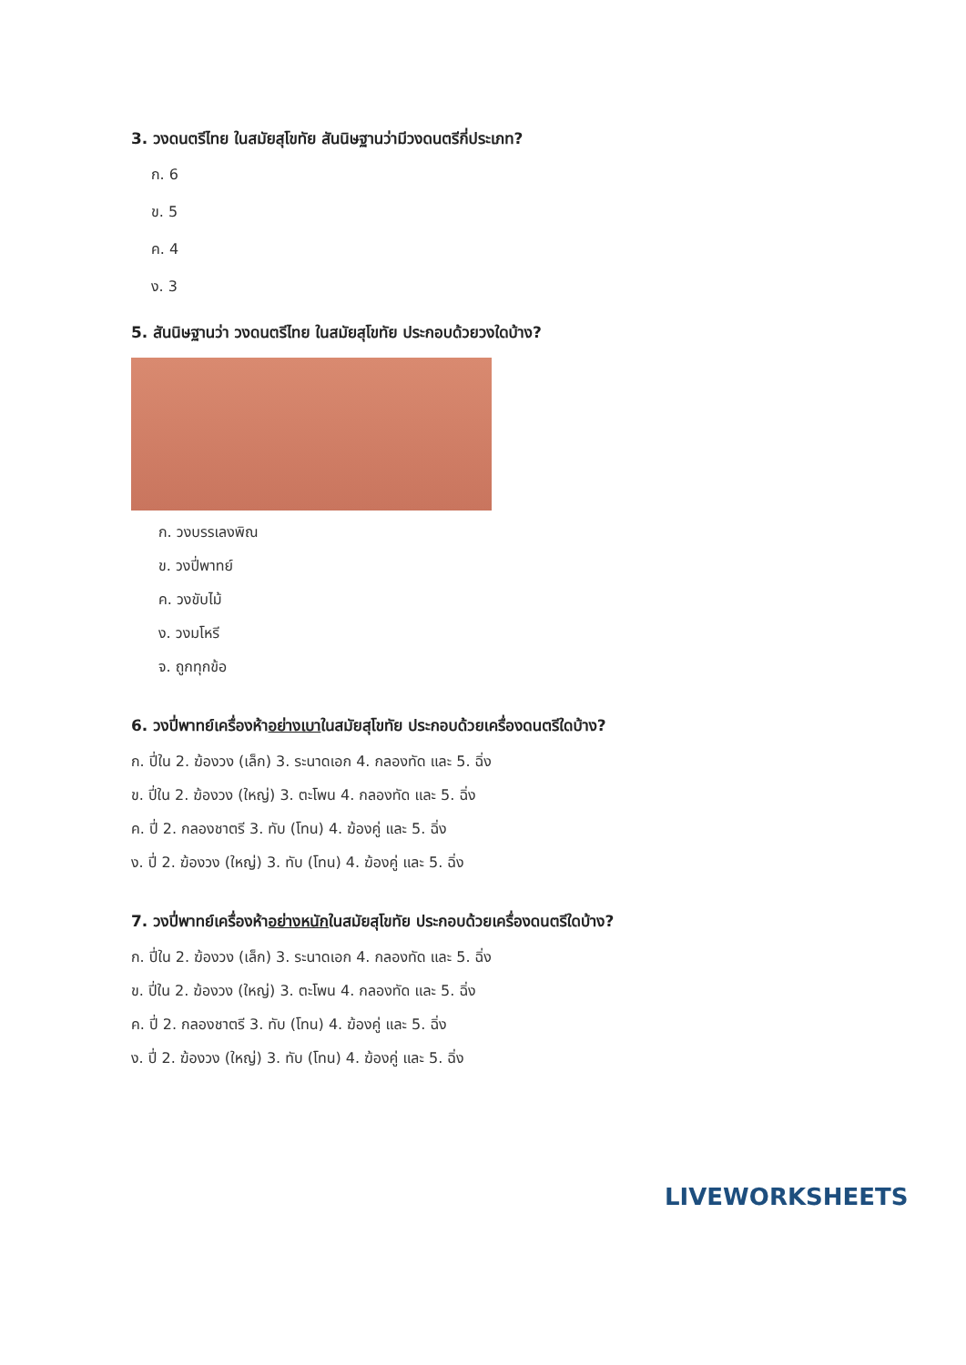3. วงดนตรีไทย ในสมัยสุโขทัย สันนิษฐานว่ามีวงดนตรีกี่ประเภท?
ก. 6
ข. 5
ค. 4
ง. 3
5. สันนิษฐานว่า วงดนตรีไทย ในสมัยสุโขทัย ประกอบด้วยวงใดบ้าง?
ก. วงบรรเลงพิณ
ข. วงปี่พาทย์
ค. วงขับไม้
ง. วงมโหรี
จ. ถูกทุกข้อ
6. วงปี่พาทย์เครื่องห้าอย่างเบาในสมัยสุโขทัย ประกอบด้วยเครื่องดนตรีใดบ้าง?
ก. ปี่ใน 2. ฆ้องวง (เล็ก) 3. ระนาดเอก 4. กลองทัด และ 5. ฉิ่ง
ข. ปี่ใน 2. ฆ้องวง (ใหญ่) 3. ตะโพน 4. กลองทัด และ 5. ฉิ่ง
ค. ปี่ 2. กลองชาตรี 3. ทับ (โทน) 4. ฆ้องคู่ และ 5. ฉิ่ง
ง. ปี่ 2. ฆ้องวง (ใหญ่) 3. ทับ (โทน) 4. ฆ้องคู่ และ 5. ฉิ่ง
7. วงปี่พาทย์เครื่องห้าอย่างหนักในสมัยสุโขทัย ประกอบด้วยเครื่องดนตรีใดบ้าง?
ก. ปี่ใน 2. ฆ้องวง (เล็ก) 3. ระนาดเอก 4. กลองทัด และ 5. ฉิ่ง
ข. ปี่ใน 2. ฆ้องวง (ใหญ่) 3. ตะโพน 4. กลองทัด และ 5. ฉิ่ง
ค. ปี่ 2. กลองชาตรี 3. ทับ (โทน) 4. ฆ้องคู่ และ 5. ฉิ่ง
ง. ปี่ 2. ฆ้องวง (ใหญ่) 3. ทับ (โทน) 4. ฆ้องคู่ และ 5. ฉิ่ง
LIVEWORKSHEETS